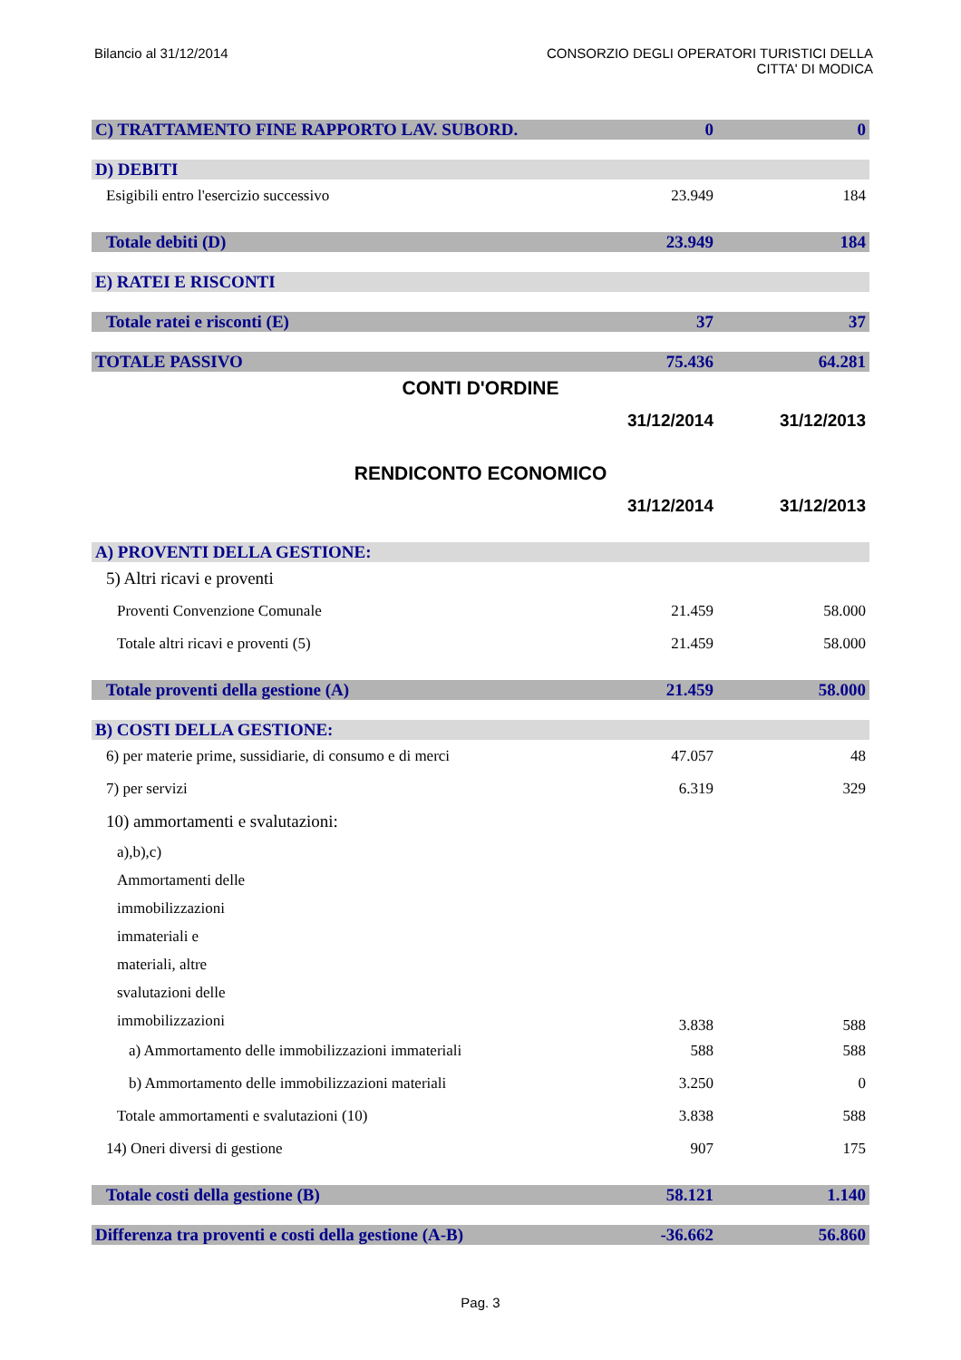Bilancio al 31/12/2014 CONSORZIO DEGLI OPERATORI TURISTICI DELLA
CITTA' DI MODICA
| C) TRATTAMENTO FINE RAPPORTO LAV. SUBORD. | 0 | 0 |
| D) DEBITI | | |
| Esigibili entro l'esercizio successivo | 23.949 | 184 |
| Totale debiti (D) | 23.949 | 184 |
| E) RATEI E RISCONTI | | |
| Totale ratei e risconti (E) | 37 | 37 |
| TOTALE PASSIVO | 75.436 | 64.281 |
| CONTI D'ORDINE | | |
| | 31/12/2014 | 31/12/2013 |
| RENDICONTO ECONOMICO | | |
| | 31/12/2014 | 31/12/2013 |
| A) PROVENTI DELLA GESTIONE: | | |
| 5) Altri ricavi e proventi | | |
| Proventi Convenzione Comunale | 21.459 | 58.000 |
| Totale altri ricavi e proventi (5) | 21.459 | 58.000 |
| Totale proventi della gestione (A) | 21.459 | 58.000 |
| B) COSTI DELLA GESTIONE: | | |
| 6) per materie prime, sussidiarie, di consumo e di merci | 47.057 | 48 |
| 7) per servizi | 6.319 | 329 |
| 10) ammortamenti e svalutazioni: | | |
| a),b),c) Ammortamenti delle immobilizzazioni immateriali e materiali, altre svalutazioni delle immobilizzazioni | 3.838 | 588 |
| a) Ammortamento delle immobilizzazioni immateriali | 588 | 588 |
| b) Ammortamento delle immobilizzazioni materiali | 3.250 | 0 |
| Totale ammortamenti e svalutazioni (10) | 3.838 | 588 |
| 14) Oneri diversi di gestione | 907 | 175 |
| Totale costi della gestione (B) | 58.121 | 1.140 |
| Differenza tra proventi e costi della gestione (A-B) | -36.662 | 56.860 |
Pag. 3